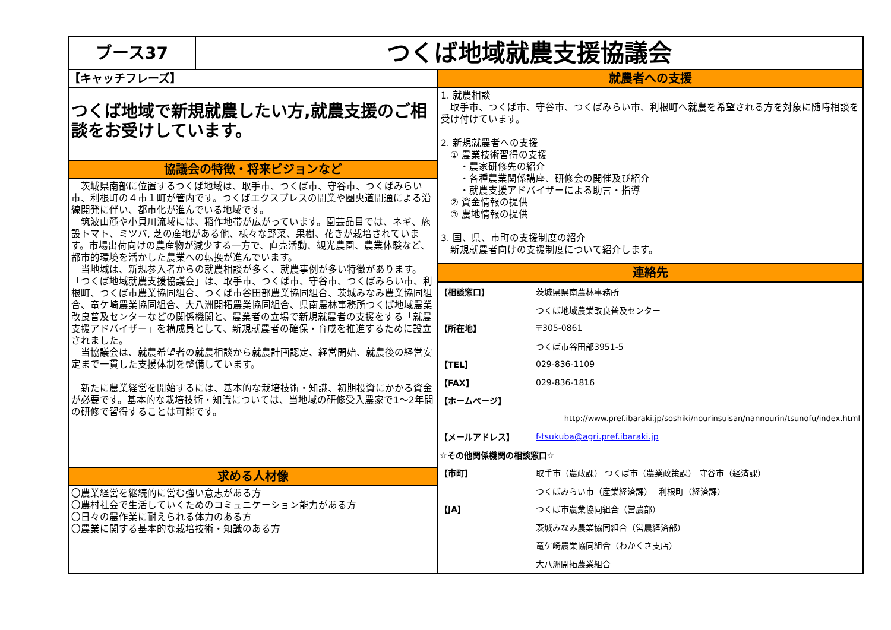ブース37
つくば地域就農支援協議会
【キャッチフレーズ】
つくば地域で新規就農したい方,就農支援のご相談をお受けしています。
協議会の特徴・将来ビジョンなど
　茨城県南部に位置するつくば地域は、取手市、つくば市、守谷市、つくばみらい市、利根町の４市１町が管内です。つくばエクスプレスの開業や圏央道開通による沿線開発に伴い、都市化が進んでいる地域です。
　筑波山麓や小貝川流域には、稲作地帯が広がっています。園芸品目では、ネギ、施設トマト、ミツバ, 芝の産地がある他、様々な野菜、果樹、花きが栽培されています。市場出荷向けの農産物が減少する一方で、直売活動、観光農園、農業体験など、都市的環境を活かした農業への転換が進んでいます。
　当地域は、新規参入者からの就農相談が多く、就農事例が多い特徴があります。「つくば地域就農支援協議会」は、取手市、つくば市、守谷市、つくばみらい市、利根町、つくば市農業協同組合、つくば市谷田部農業協同組合、茨城みなみ農業協同組合、竜ケ崎農業協同組合、大八洲開拓農業協同組合、県南農林事務所つくば地域農業改良普及センターなどの関係機関と、農業者の立場で新規就農者の支援をする「就農支援アドバイザー」を構成員として、新規就農者の確保・育成を推進するために設立されました。
　当協議会は、就農希望者の就農相談から就農計画認定、経営開始、就農後の経営安定まで一貫した支援体制を整備しています。
　新たに農業経営を開始するには、基本的な栽培技術・知識、初期投資にかかる資金が必要です。基本的な栽培技術・知識については、当地域の研修受入農家で1～2年間の研修で習得することは可能です。
求める人材像
〇農業経営を継続的に営む強い意志がある方
〇農村社会で生活していくためのコミュニケーション能力がある方
〇日々の農作業に耐えられる体力のある方
〇農業に関する基本的な栽培技術・知識のある方
就農者への支援
1. 就農相談
　取手市、つくば市、守谷市、つくばみらい市、利根町へ就農を希望される方を対象に随時相談を受け付けています。
2. 新規就農者への支援
　① 農業技術習得の支援
　　・農家研修先の紹介
　　・各種農業関係講座、研修会の開催及び紹介
　　・就農支援アドバイザーによる助言・指導
　② 資金情報の提供
　③ 農地情報の提供
3. 国、県、市町の支援制度の紹介
　新規就農者向けの支援制度について紹介します。
連絡先
【相談窓口】 茨城県県南農林事務所
つくば地域農業改良普及センター
【所在地】 〒305-0861
つくば市谷田部3951-5
【TEL】 029-836-1109
【FAX】 029-836-1816
【ホームページ】
http://www.pref.ibaraki.jp/soshiki/nourinsuisan/nannourin/tsunofu/index.html
【メールアドレス】 f-tsukuba@agri.pref.ibaraki.jp
☆その他関係機関の相談窓口☆
【市町】 取手市（農政課） つくば市（農業政策課） 守谷市（経済課）
つくばみらい市（産業経済課）　 利根町（経済課）
【JA】 つくば市農業協同組合（営農部）
茨城みなみ農業協同組合（営農経済部）
竜ケ崎農業協同組合（わかくさ支店）
大八洲開拓農業組合